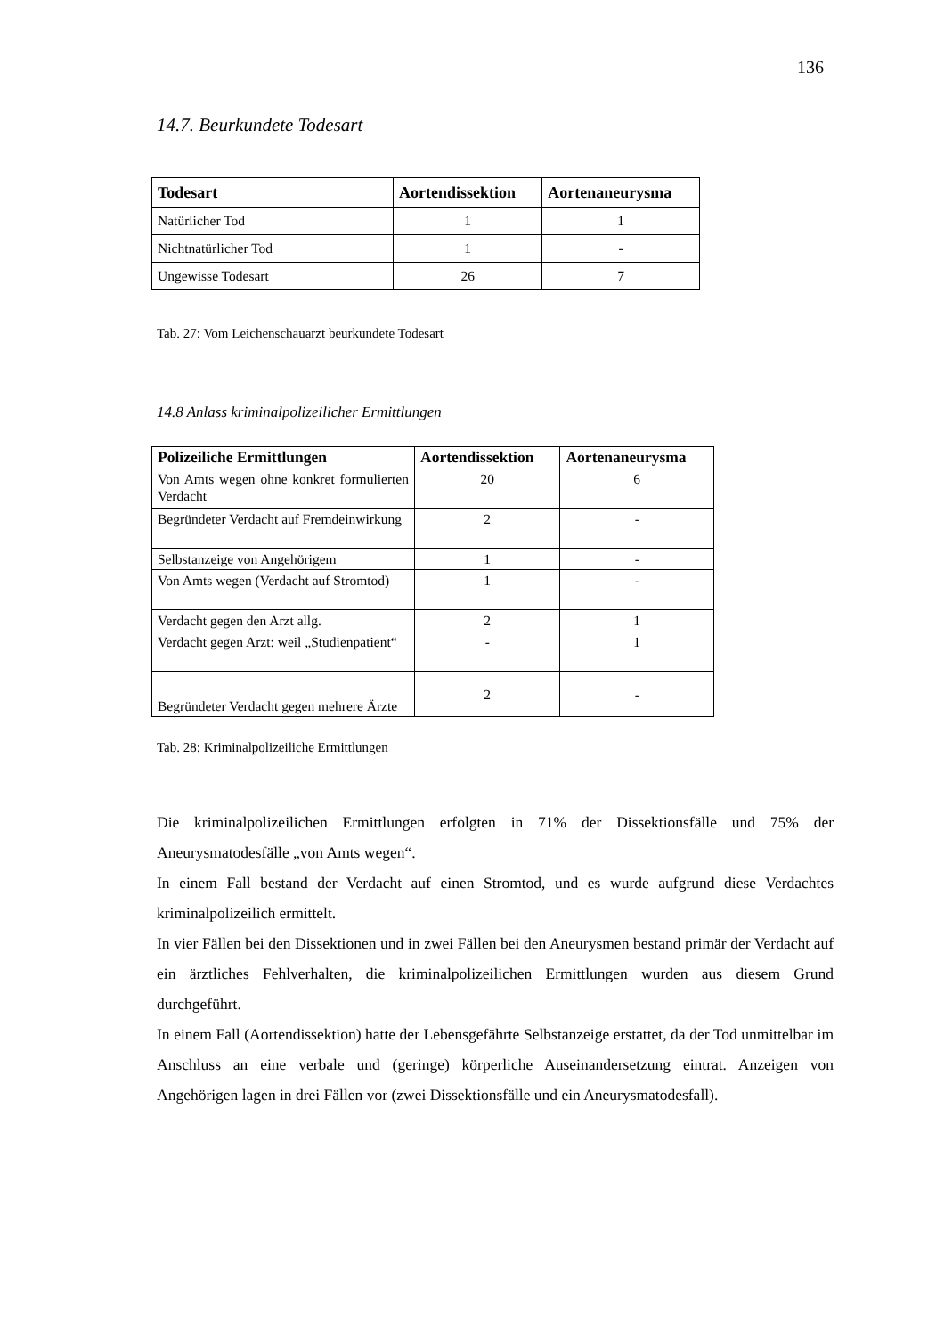136
14.7. Beurkundete Todesart
| Todesart | Aortendissektion | Aortenaneurysma |
| --- | --- | --- |
| Natürlicher Tod | 1 | 1 |
| Nichtnatürlicher Tod | 1 | - |
| Ungewisse Todesart | 26 | 7 |
Tab. 27: Vom Leichenschauarzt beurkundete Todesart
14.8 Anlass kriminalpolizeilicher Ermittlungen
| Polizeiliche Ermittlungen | Aortendissektion | Aortenaneurysma |
| --- | --- | --- |
| Von Amts wegen ohne konkret formulierten Verdacht | 20 | 6 |
| Begründeter Verdacht auf Fremdeinwirkung | 2 | - |
| Selbstanzeige von Angehörigem | 1 | - |
| Von Amts wegen (Verdacht auf Stromtod) | 1 | - |
| Verdacht gegen den Arzt allg. | 2 | 1 |
| Verdacht gegen Arzt: weil „Studienpatient“ | - | 1 |
| Begründeter Verdacht gegen mehrere Ärzte | 2 | - |
Tab. 28: Kriminalpolizeiliche Ermittlungen
Die kriminalpolizeilichen Ermittlungen erfolgten in 71% der Dissektionsfälle und 75% der Aneurysmatodesfälle „von Amts wegen“.
In einem Fall bestand der Verdacht auf einen Stromtod, und es wurde aufgrund diese Verdachtes kriminalpolizeilich ermittelt.
In vier Fällen bei den Dissektionen und in zwei Fällen bei den Aneurysmen bestand primär der Verdacht auf ein ärztliches Fehlverhalten, die kriminalpolizeilichen Ermittlungen wurden aus diesem Grund durchgeführt.
In einem Fall (Aortendissektion) hatte der Lebensgefährte Selbstanzeige erstattet, da der Tod unmittelbar im Anschluss an eine verbale und (geringe) körperliche Auseinandersetzung eintrat. Anzeigen von Angehörigen lagen in drei Fällen vor (zwei Dissektionsfälle und ein Aneurysmatodesfall).